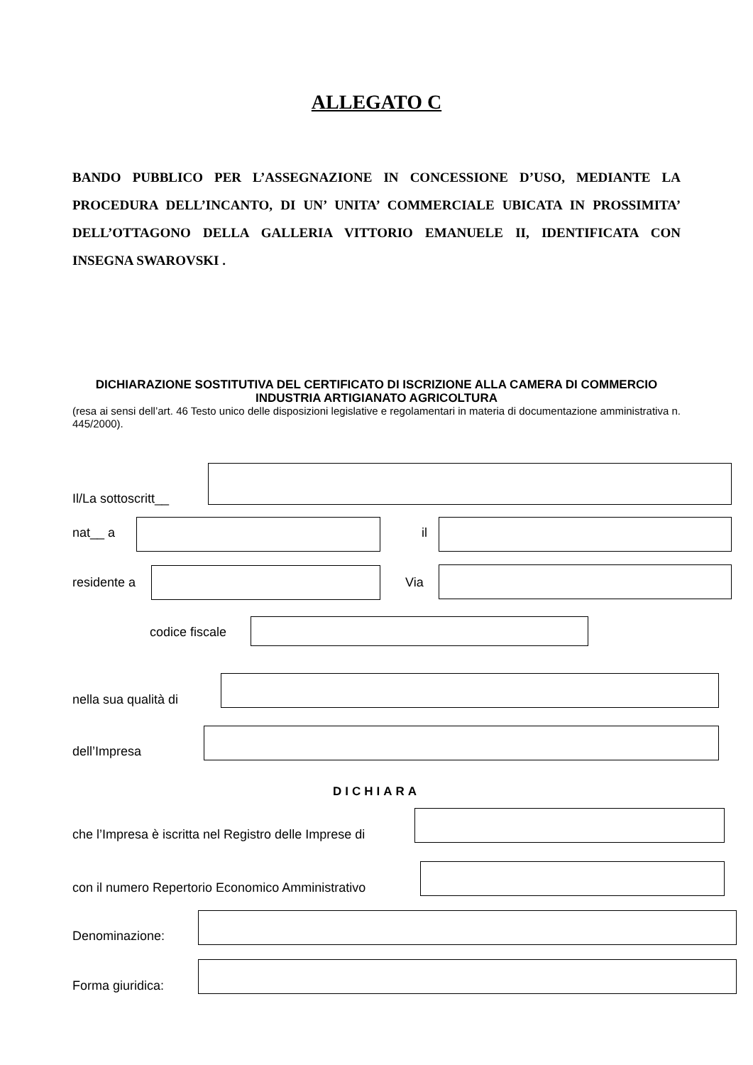ALLEGATO C
BANDO PUBBLICO PER L’ASSEGNAZIONE IN CONCESSIONE D’USO, MEDIANTE LA PROCEDURA DELL’INCANTO, DI UN’ UNITA’ COMMERCIALE UBICATA IN PROSSIMITA’ DELL’OTTAGONO DELLA GALLERIA VITTORIO EMANUELE II, IDENTIFICATA CON INSEGNA SWAROVSKI .
DICHIARAZIONE SOSTITUTIVA DEL CERTIFICATO DI ISCRIZIONE ALLA CAMERA DI COMMERCIO INDUSTRIA ARTIGIANATO AGRICOLTURA
(resa ai sensi dell’art. 46 Testo unico delle disposizioni legislative e regolamentari in materia di documentazione amministrativa n. 445/2000).
Il/La sottoscritt__
nat__ a il
residente a Via
codice fiscale
nella sua qualità di
dell’Impresa
DICHIARA
che l’Impresa è iscritta nel Registro delle Imprese di
con il numero Repertorio Economico Amministrativo
Denominazione:
Forma giuridica: